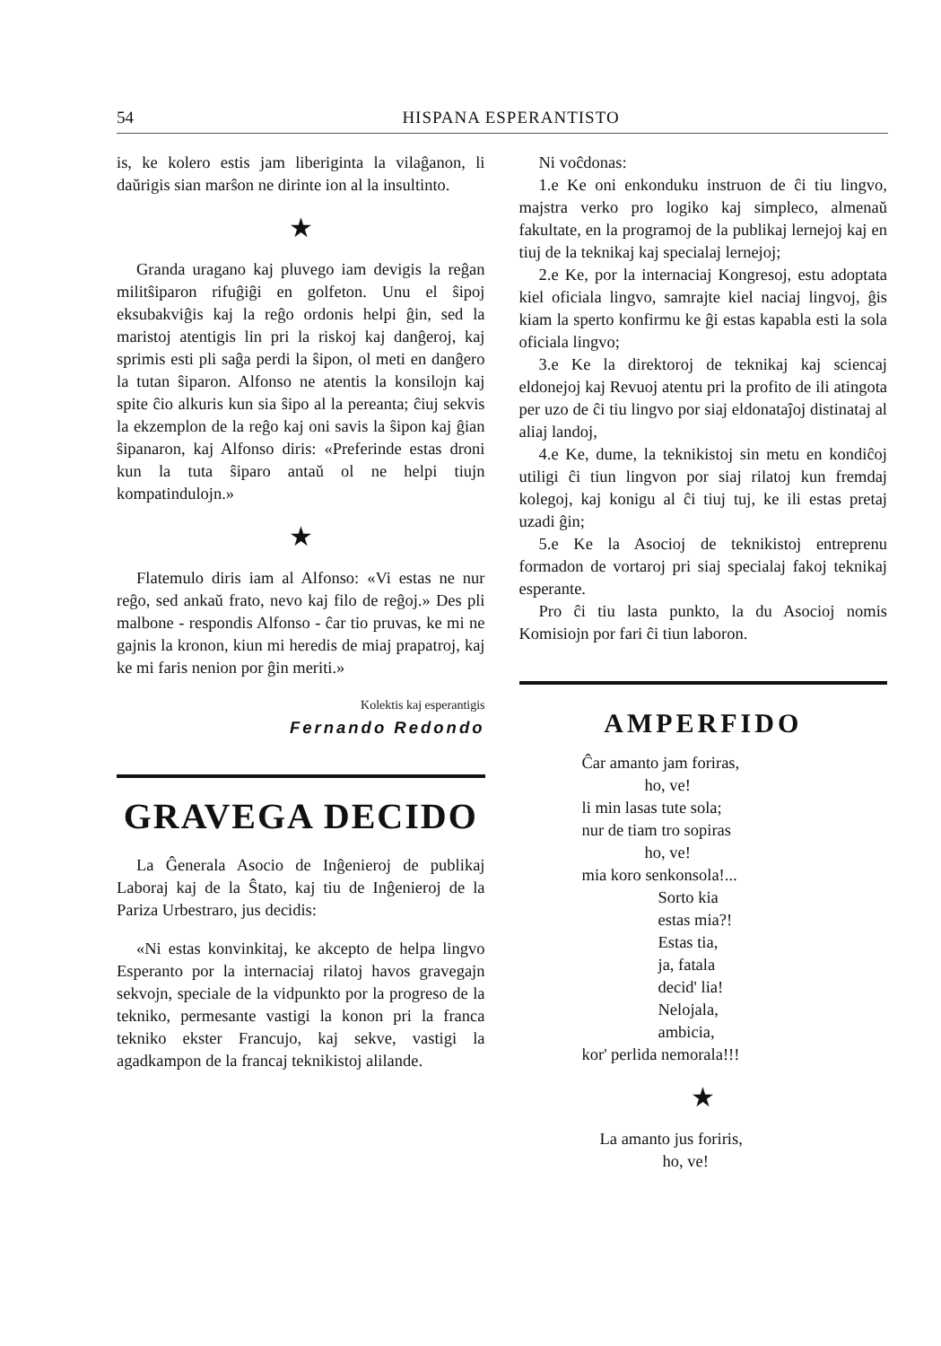54 HISPANA ESPERANTISTO
is, ke kolero estis jam liberiginta la vilaĝanon, li daŭrigis sian marŝon ne dirinte ion al la insultinto.
★
Granda uragano kaj pluvego iam devigis la reĝan militŝiparon rifuĝiĝi en golfeton. Unu el ŝipoj eksubakviĝis kaj la reĝo ordonis helpi ĝin, sed la maristoj atentigis lin pri la riskoj kaj danĝeroj, kaj sprimis esti pli saĝa perdi la ŝipon, ol meti en danĝero la tutan ŝiparon. Alfonso ne atentis la konsilojn kaj spite ĉio alkuris kun sia ŝipo al la pereanta; ĉiuj sekvis la ekzemplon de la reĝo kaj oni savis la ŝipon kaj ĝian ŝipanaron, kaj Alfonso diris: «Preferinde estas droni kun la tuta ŝiparo antaŭ ol ne helpi tiujn kompatindulojn.»
★
Flatemulo diris iam al Alfonso: «Vi estas ne nur reĝo, sed ankaŭ frato, nevo kaj filo de reĝoj.» Des pli malbone - respondis Alfonso - ĉar tio pruvas, ke mi ne gajnis la kronon, kiun mi heredis de miaj prapatroj, kaj ke mi faris nenion por ĝin meriti.»
Kolektis kaj esperantigis
Fernando Redondo
GRAVEGA DECIDO
La Ĝenerala Asocio de Inĝenieroj de publikaj Laboraj kaj de la Ŝtato, kaj tiu de Inĝenieroj de la Pariza Urbestraro, jus decidis:
«Ni estas konvinkitaj, ke akcepto de helpa lingvo Esperanto por la internaciaj rilatoj havos gravegajn sekvojn, speciale de la vidpunkto por la progreso de la tekniko, permesante vastigi la konon pri la franca tekniko ekster Francujo, kaj sekve, vastigi la agadkampon de la francaj teknikistoj alilande.
Ni voĉdonas:
1.e Ke oni enkonduku instruon de ĉi tiu lingvo, majstra verko pro logiko kaj simpleco, almenaŭ fakultate, en la programoj de la publikaj lernejoj kaj en tiuj de la teknikaj kaj specialaj lernejoj;
2.e Ke, por la internaciaj Kongresoj, estu adoptata kiel oficiala lingvo, samrajte kiel naciaj lingvoj, ĝis kiam la sperto konfirmu ke ĝi estas kapabla esti la sola oficiala lingvo;
3.e Ke la direktoroj de teknikaj kaj sciencaj eldonejoj kaj Revuoj atentu pri la profito de ili atingota per uzo de ĉi tiu lingvo por siaj eldonataĵoj distinataj al aliaj landoj,
4.e Ke, dume, la teknikistoj sin metu en kondiĉoj utiligi ĉi tiun lingvon por siaj rilatoj kun fremdaj kolegoj, kaj konigu al ĉi tiuj tuj, ke ili estas pretaj uzadi ĝin;
5.e Ke la Asocioj de teknikistoj entreprenu formadon de vortaroj pri siaj specialaj fakoj teknikaj esperante.
Pro ĉi tiu lasta punkto, la du Asocioj nomis Komisiojn por fari ĉi tiun laboron.
AMPERFIDO
Ĉar amanto jam foriras,
ho, ve!
li min lasas tute sola;
nur de tiam tro sopiras
ho, ve!
mia koro senkonsola!...
Sorto kia
estas mia?!
Estas tia,
ja, fatala
decid' lia!
Nelojala,
ambicia,
kor' perlida nemorala!!!
★
La amanto jus foriris,
ho, ve!